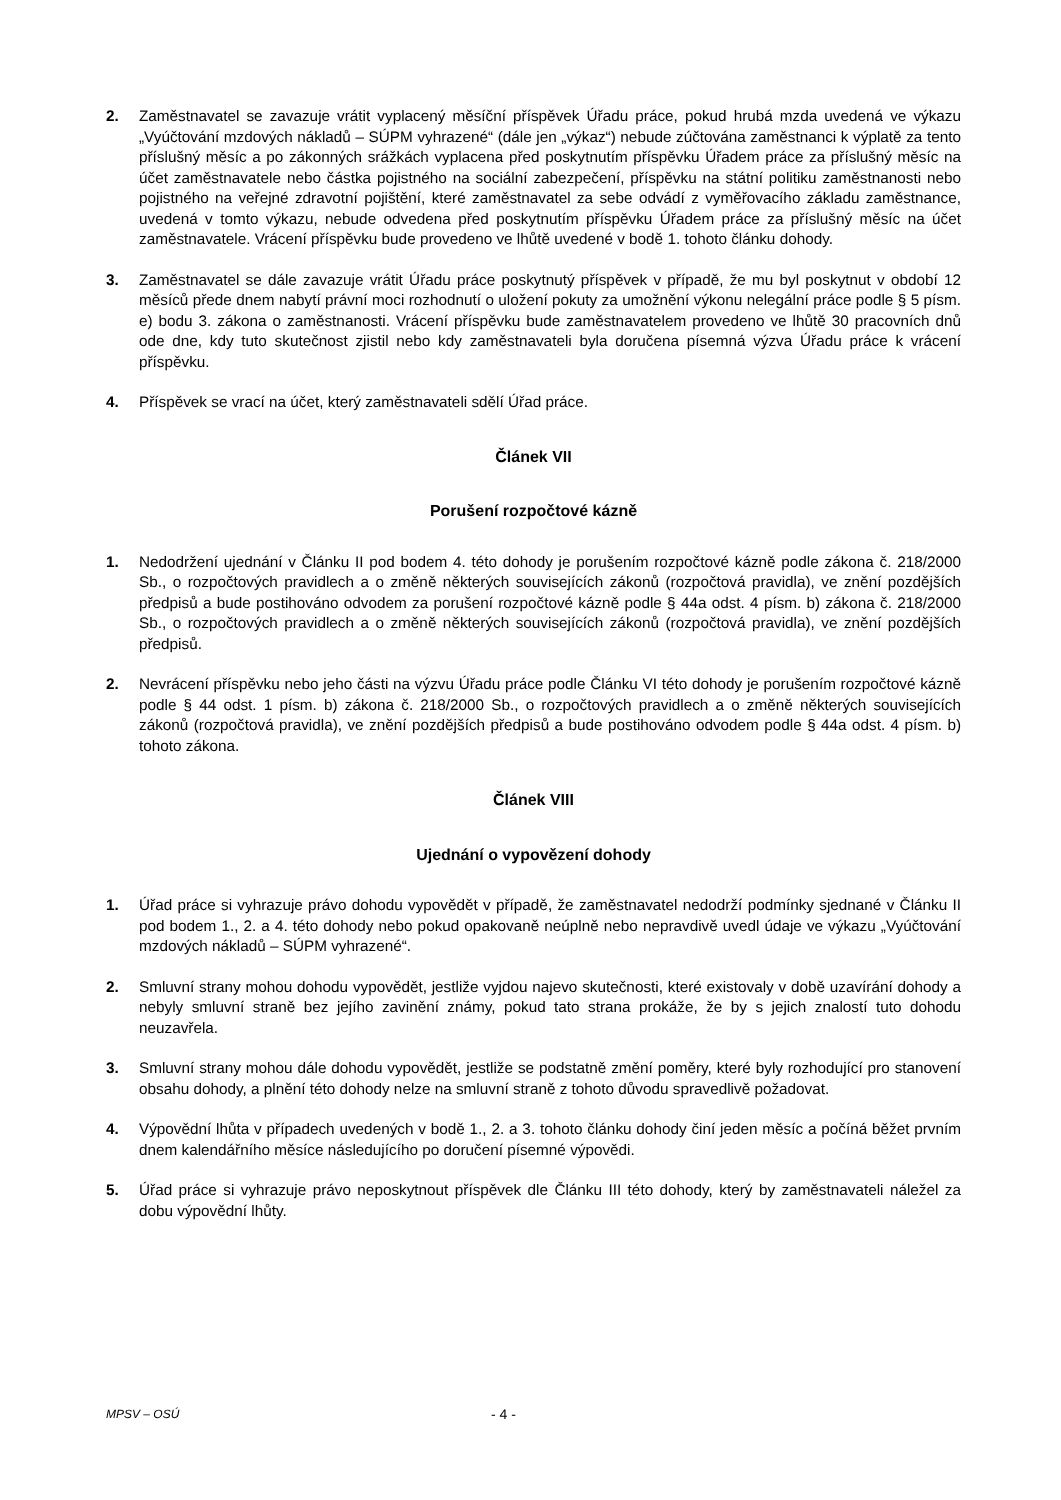2. Zaměstnavatel se zavazuje vrátit vyplacený měsíční příspěvek Úřadu práce, pokud hrubá mzda uvedená ve výkazu „Vyúčtování mzdových nákladů – SÚPM vyhrazené“ (dále jen „výkaz“) nebude zúčtována zaměstnanci k výplatě za tento příslušný měsíc a po zákonných srážkách vyplacena před poskytnutím příspěvku Úřadem práce za příslušný měsíc na účet zaměstnavatele nebo částka pojistného na sociální zabezpečení, příspěvku na státní politiku zaměstnanosti nebo pojistného na veřejné zdravotní pojištění, které zaměstnavatel za sebe odvádí z vyměřovacího základu zaměstnance, uvedená v tomto výkazu, nebude odvedena před poskytnutím příspěvku Úřadem práce za příslušný měsíc na účet zaměstnavatele. Vrácení příspěvku bude provedeno ve lhůtě uvedené v bodě 1. tohoto článku dohody.
3. Zaměstnavatel se dále zavazuje vrátit Úřadu práce poskytnutý příspěvek v případě, že mu byl poskytnut v období 12 měsíců přede dnem nabytí právní moci rozhodnutí o uložení pokuty za umožnění výkonu nelegální práce podle § 5 písm. e) bodu 3. zákona o zaměstnanosti. Vrácení příspěvku bude zaměstnavatelem provedeno ve lhůtě 30 pracovních dnů ode dne, kdy tuto skutečnost zjistil nebo kdy zaměstnavateli byla doručena písemná výzva Úřadu práce k vrácení příspěvku.
4. Příspěvek se vrací na účet, který zaměstnavateli sdělí Úřad práce.
Článek VII
Porušení rozpočtové kázně
1. Nedodržení ujednání v Článku II pod bodem 4. této dohody je porušením rozpočtové kázně podle zákona č. 218/2000 Sb., o rozpočtových pravidlech a o změně některých souvisejících zákonů (rozpočtová pravidla), ve znění pozdějších předpisů a bude postihováno odvodem za porušení rozpočtové kázně podle § 44a odst. 4 písm. b) zákona č. 218/2000 Sb., o rozpočtových pravidlech a o změně některých souvisejících zákonů (rozpočtová pravidla), ve znění pozdějších předpisů.
2. Nevrácení příspěvku nebo jeho části na výzvu Úřadu práce podle Článku VI této dohody je porušením rozpočtové kázně podle § 44 odst. 1 písm. b) zákona č. 218/2000 Sb., o rozpočtových pravidlech a o změně některých souvisejících zákonů (rozpočtová pravidla), ve znění pozdějších předpisů a bude postihováno odvodem podle § 44a odst. 4 písm. b) tohoto zákona.
Článek VIII
Ujednání o vypovězení dohody
1. Úřad práce si vyhrazuje právo dohodu vypovědět v případě, že zaměstnavatel nedodrží podmínky sjednané v Článku II pod bodem 1., 2. a 4. této dohody nebo pokud opakovaně neúplně nebo nepravdivě uvedl údaje ve výkazu „Vyúčtování mzdových nákladů – SÚPM vyhrazené“.
2. Smluvní strany mohou dohodu vypovědět, jestliže vyjdou najevo skutečnosti, které existovaly v době uzavírání dohody a nebyly smluvní straně bez jejího zavinění známy, pokud tato strana prokáže, že by s jejich znalostí tuto dohodu neuzavřela.
3. Smluvní strany mohou dále dohodu vypovědět, jestliže se podstatně změní poměry, které byly rozhodující pro stanovení obsahu dohody, a plnění této dohody nelze na smluvní straně z tohoto důvodu spravedlivě požadovat.
4. Výpovědní lhůta v případech uvedených v bodě 1., 2. a 3. tohoto článku dohody činí jeden měsíc a počíná běžet prvním dnem kalendářního měsíce následujícího po doručení písemné výpovědi.
5. Úřad práce si vyhrazuje právo neposkytnout příspěvek dle Článku III této dohody, který by zaměstnavateli náležel za dobu výpovědní lhůty.
MPSV – OSÚ - 4 -